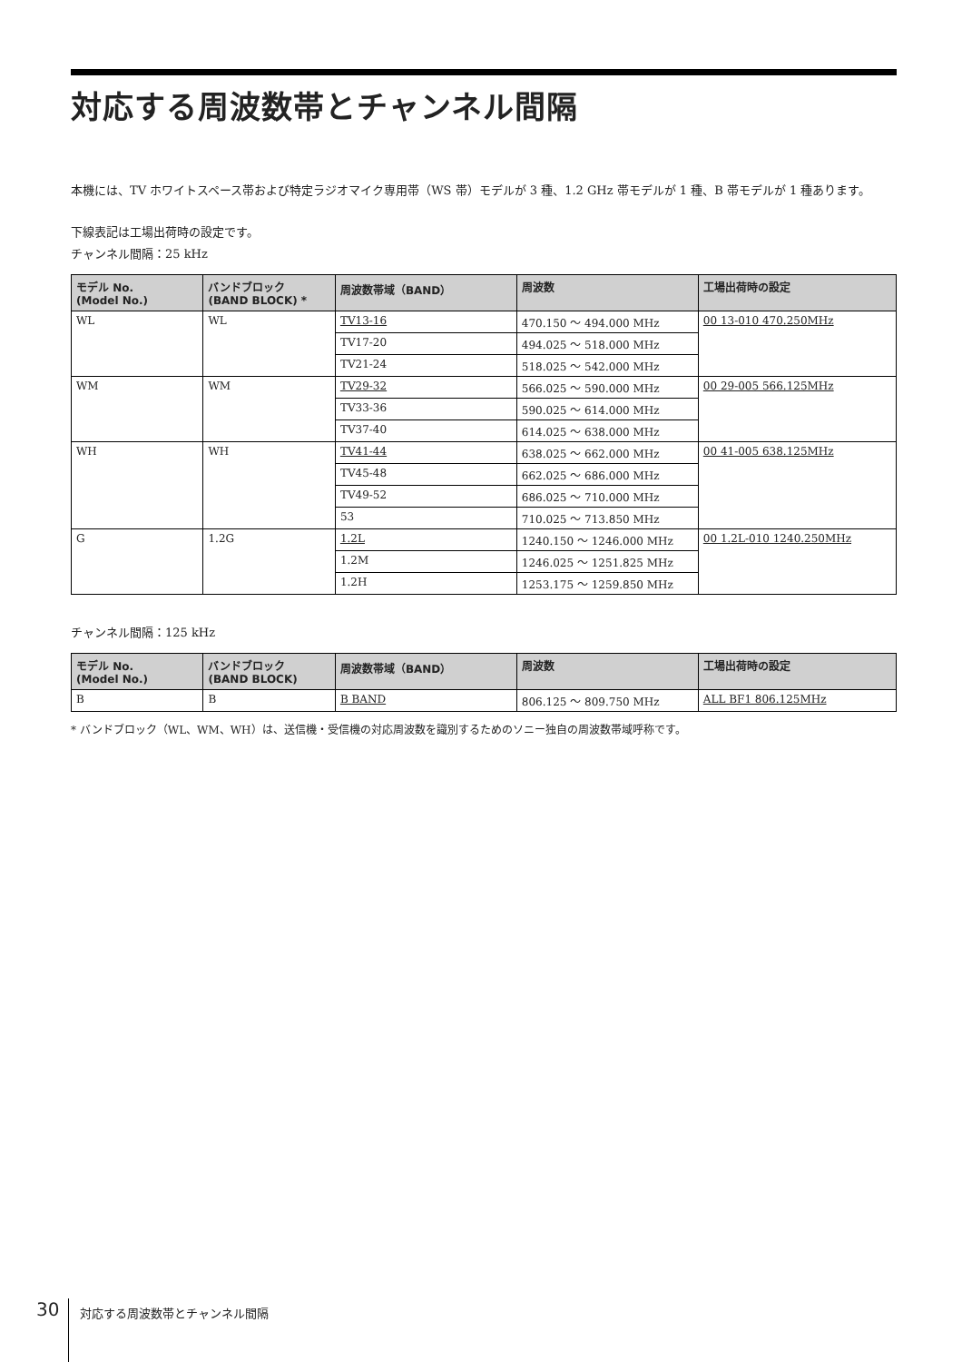対応する周波数帯とチャンネル間隔
本機には、TV ホワイトスペース帯および特定ラジオマイク専用帯（WS 帯）モデルが 3 種、1.2 GHz 帯モデルが 1 種、B 帯モデルが 1 種あります。
下線表記は工場出荷時の設定です。
チャンネル間隔：25 kHz
| モデル No. (Model No.) | バンドブロック (BAND BLOCK) * | 周波数帯域（BAND） | 周波数 | 工場出荷時の設定 |
| --- | --- | --- | --- | --- |
| WL | WL | TV13-16 | 470.150 ～ 494.000 MHz | 00 13-010 470.250MHz |
| | | TV17-20 | 494.025 ～ 518.000 MHz | |
| | | TV21-24 | 518.025 ～ 542.000 MHz | |
| WM | WM | TV29-32 | 566.025 ～ 590.000 MHz | 00 29-005 566.125MHz |
| | | TV33-36 | 590.025 ～ 614.000 MHz | |
| | | TV37-40 | 614.025 ～ 638.000 MHz | |
| WH | WH | TV41-44 | 638.025 ～ 662.000 MHz | 00 41-005 638.125MHz |
| | | TV45-48 | 662.025 ～ 686.000 MHz | |
| | | TV49-52 | 686.025 ～ 710.000 MHz | |
| | | 53 | 710.025 ～ 713.850 MHz | |
| G | 1.2G | 1.2L | 1240.150 ～ 1246.000 MHz | 00 1.2L-010 1240.250MHz |
| | | 1.2M | 1246.025 ～ 1251.825 MHz | |
| | | 1.2H | 1253.175 ～ 1259.850 MHz | |
チャンネル間隔：125 kHz
| モデル No. (Model No.) | バンドブロック (BAND BLOCK) | 周波数帯域（BAND） | 周波数 | 工場出荷時の設定 |
| --- | --- | --- | --- | --- |
| B | B | B BAND | 806.125 ～ 809.750 MHz | ALL BF1 806.125MHz |
* バンドブロック（WL、WM、WH）は、送信機・受信機の対応周波数を識別するためのソニー独自の周波数帯域呼称です。
30 対応する周波数帯とチャンネル間隔